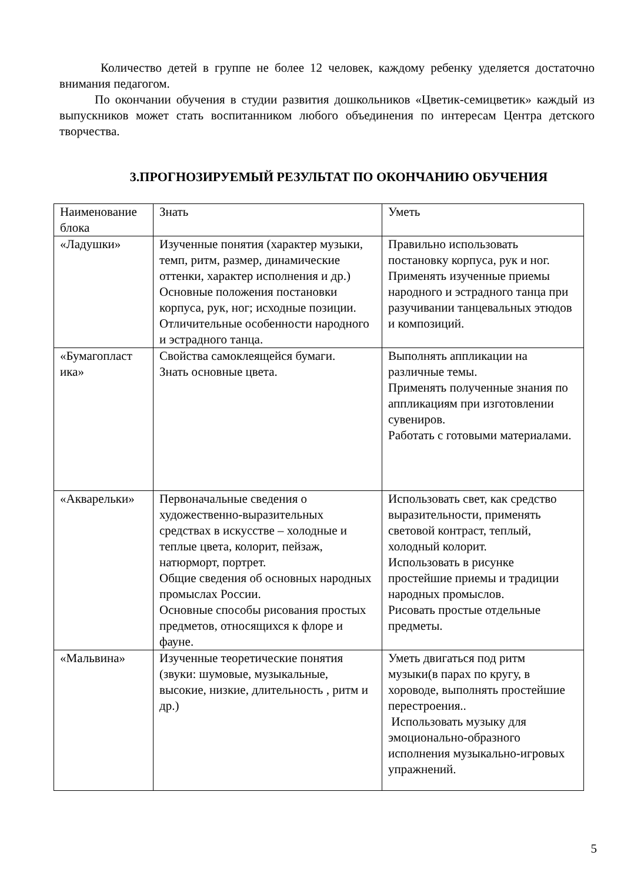Количество детей в группе не более 12 человек, каждому ребенку уделяется достаточно внимания педагогом.
По окончании обучения в студии развития дошкольников «Цветик-семицветик» каждый из выпускников может стать воспитанником любого объединения по интересам Центра детского творчества.
3.ПРОГНОЗИРУЕМЫЙ РЕЗУЛЬТАТ ПО ОКОНЧАНИЮ ОБУЧЕНИЯ
| Наименование блока | Знать | Уметь |
| «Ладушки» | Изученные понятия (характер музыки, темп, ритм, размер, динамические оттенки, характер исполнения и др.) Основные положения постановки корпуса, рук, ног; исходные позиции. Отличительные особенности народного и эстрадного танца. | Правильно использовать постановку корпуса, рук и ног. Применять изученные приемы народного и эстрадного танца при разучивании танцевальных этюдов и композиций. |
| «Бумагопласт ика» | Свойства самоклеящейся бумаги. Знать основные цвета. | Выполнять аппликации на различные темы. Применять полученные знания по аппликациям при изготовлении сувениров. Работать с готовыми материалами. |
| «Акварельки» | Первоначальные сведения о художественно-выразительных средствах в искусстве – холодные и теплые цвета, колорит, пейзаж, натюрморт, портрет. Общие сведения об основных народных промыслах России. Основные способы рисования простых предметов, относящихся к флоре и фауне. | Использовать свет, как средство выразительности, применять световой контраст, теплый, холодный колорит. Использовать в рисунке простейшие приемы и традиции народных промыслов. Рисовать простые отдельные предметы. |
| «Мальвина» | Изученные теоретические понятия (звуки: шумовые, музыкальные, высокие, низкие, длительность , ритм и др.) | Уметь двигаться под ритм музыки(в парах по кругу, в хороводе, выполнять простейшие перестроения.. Использовать музыку для эмоционально-образного исполнения музыкально-игровых упражнений. |
5